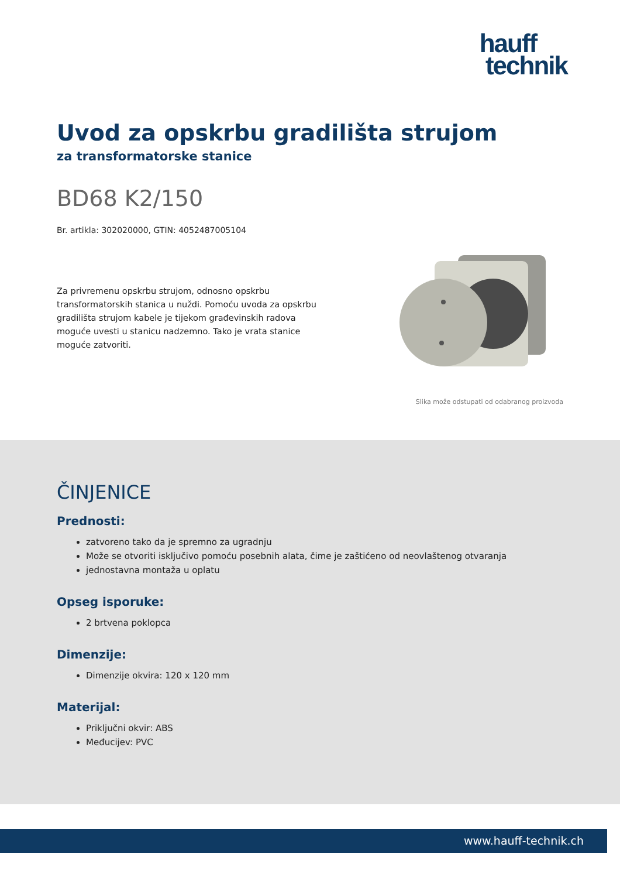hauff
technik
Uvod za opskrbu gradilišta strujom
za transformatorske stanice
BD68 K2/150
Br. artikla: 302020000, GTIN: 4052487005104
Za privremenu opskrbu strujom, odnosno opskrbu transformatorskih stanica u nuždi. Pomoću uvoda za opskrbu gradilišta strujom kabele je tijekom građevinskih radova moguće uvesti u stanicu nadzemno. Tako je vrata stanice moguće zatvoriti.
Slika može odstupati od odabranog proizvoda
ČINJENICE
Prednosti:
zatvoreno tako da je spremno za ugradnju
Može se otvoriti isključivo pomoću posebnih alata, čime je zaštićeno od neovlaštenog otvaranja
jednostavna montaža u oplatu
Opseg isporuke:
2 brtvena poklopca
Dimenzije:
Dimenzije okvira: 120 x 120 mm
Materijal:
Priključni okvir: ABS
Međucijev: PVC
www.hauff-technik.ch